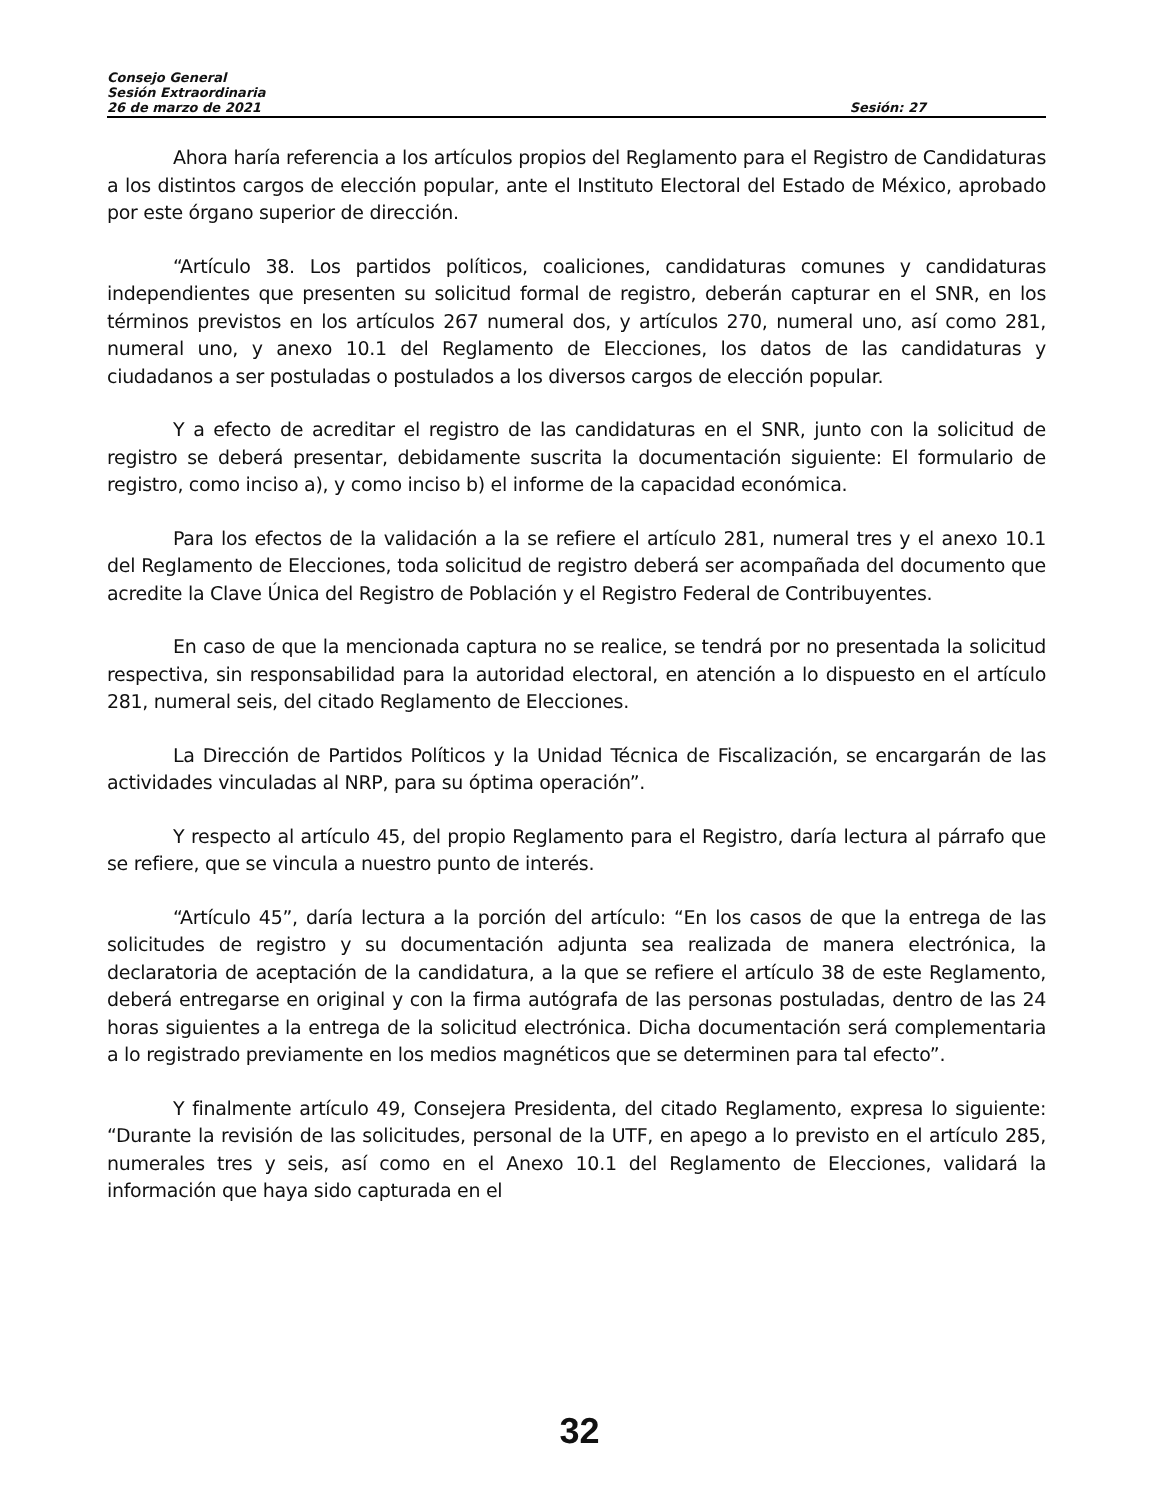Consejo General
Sesión Extraordinaria
26 de marzo de 2021 Sesión: 27
Ahora haría referencia a los artículos propios del Reglamento para el Registro de Candidaturas a los distintos cargos de elección popular, ante el Instituto Electoral del Estado de México, aprobado por este órgano superior de dirección.
“Artículo 38. Los partidos políticos, coaliciones, candidaturas comunes y candidaturas independientes que presenten su solicitud formal de registro, deberán capturar en el SNR, en los términos previstos en los artículos 267 numeral dos, y artículos 270, numeral uno, así como 281, numeral uno, y anexo 10.1 del Reglamento de Elecciones, los datos de las candidaturas y ciudadanos a ser postuladas o postulados a los diversos cargos de elección popular.
Y a efecto de acreditar el registro de las candidaturas en el SNR, junto con la solicitud de registro se deberá presentar, debidamente suscrita la documentación siguiente: El formulario de registro, como inciso a), y como inciso b) el informe de la capacidad económica.
Para los efectos de la validación a la se refiere el artículo 281, numeral tres y el anexo 10.1 del Reglamento de Elecciones, toda solicitud de registro deberá ser acompañada del documento que acredite la Clave Única del Registro de Población y el Registro Federal de Contribuyentes.
En caso de que la mencionada captura no se realice, se tendrá por no presentada la solicitud respectiva, sin responsabilidad para la autoridad electoral, en atención a lo dispuesto en el artículo 281, numeral seis, del citado Reglamento de Elecciones.
La Dirección de Partidos Políticos y la Unidad Técnica de Fiscalización, se encargarán de las actividades vinculadas al NRP, para su óptima operación”.
Y respecto al artículo 45, del propio Reglamento para el Registro, daría lectura al párrafo que se refiere, que se vincula a nuestro punto de interés.
“Artículo 45”, daría lectura a la porción del artículo: “En los casos de que la entrega de las solicitudes de registro y su documentación adjunta sea realizada de manera electrónica, la declaratoria de aceptación de la candidatura, a la que se refiere el artículo 38 de este Reglamento, deberá entregarse en original y con la firma autógrafa de las personas postuladas, dentro de las 24 horas siguientes a la entrega de la solicitud electrónica. Dicha documentación será complementaria a lo registrado previamente en los medios magnéticos que se determinen para tal efecto”.
Y finalmente artículo 49, Consejera Presidenta, del citado Reglamento, expresa lo siguiente: “Durante la revisión de las solicitudes, personal de la UTF, en apego a lo previsto en el artículo 285, numerales tres y seis, así como en el Anexo 10.1 del Reglamento de Elecciones, validará la información que haya sido capturada en el
32